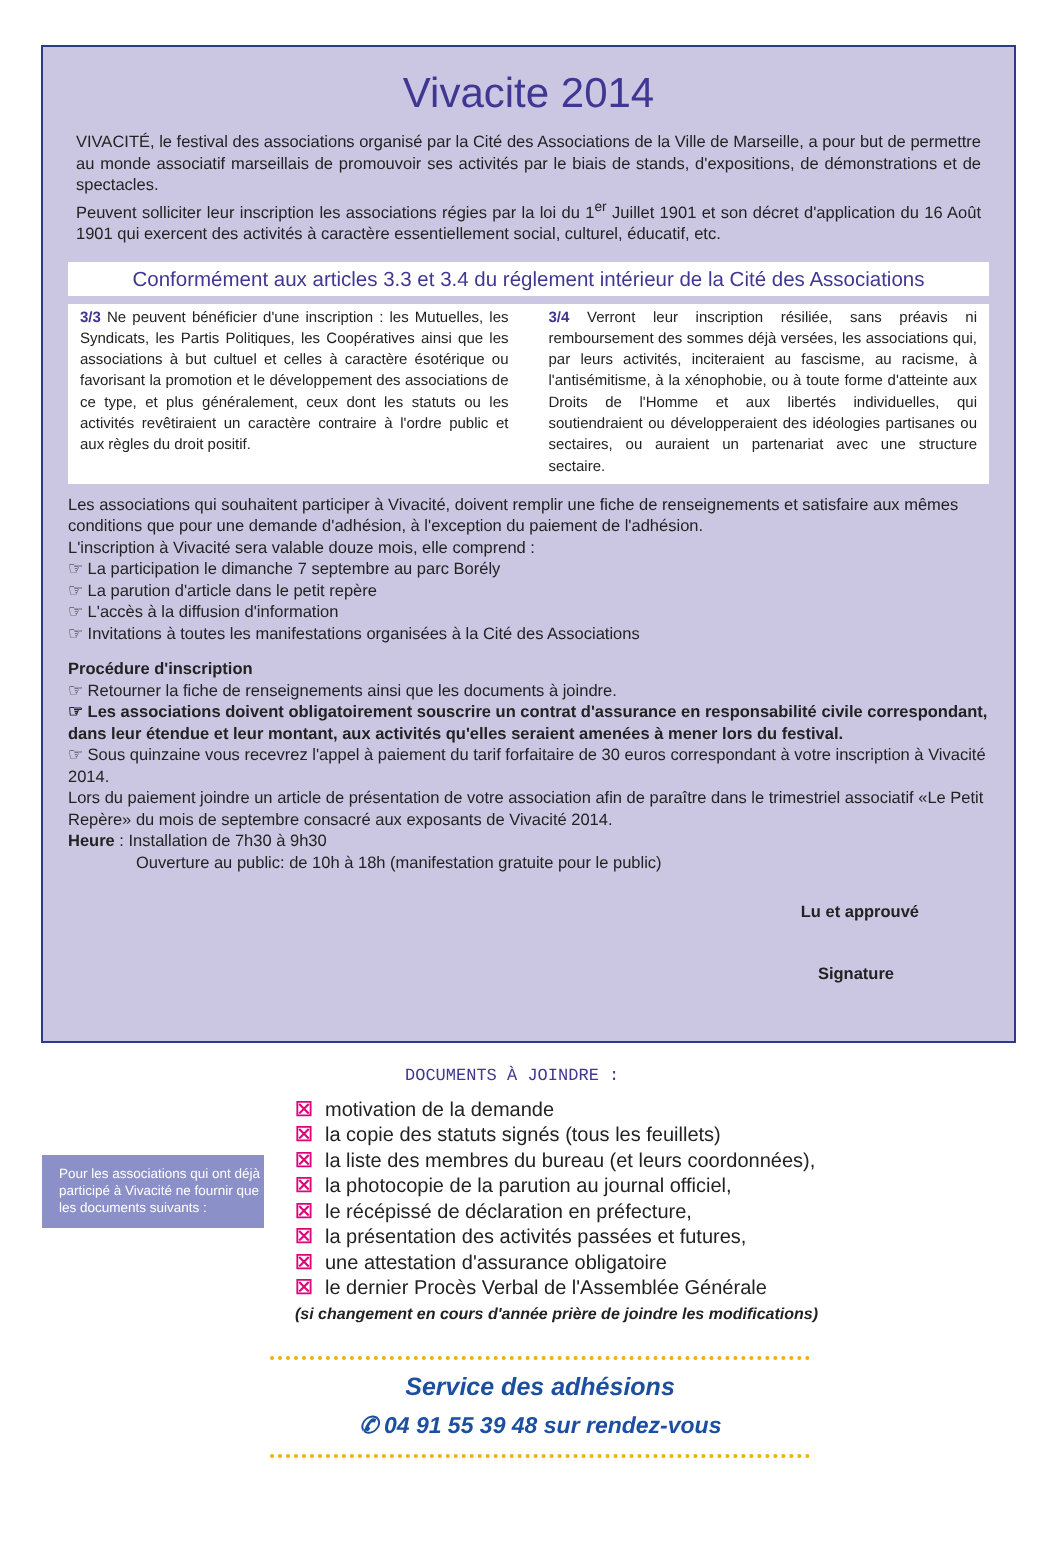Vivacite 2014
VIVACITÉ, le festival des associations organisé par la Cité des Associations de la Ville de Marseille, a pour but de permettre au monde associatif marseillais de promouvoir ses activités par le biais de stands, d'expositions, de démonstrations et de spectacles.
Peuvent solliciter leur inscription les associations régies par la loi du 1<sup>er</sup> Juillet 1901 et son décret d'application du 16 Août 1901 qui exercent des activités à caractère essentiellement social, culturel, éducatif, etc.
Conformément aux articles 3.3 et 3.4 du réglement intérieur de la Cité des Associations
3/3 Ne peuvent bénéficier d'une inscription : les Mutuelles, les Syndicats, les Partis Politiques, les Coopératives ainsi que les associations à but cultuel et celles à caractère ésotérique ou favorisant la promotion et le développement des associations de ce type, et plus généralement, ceux dont les statuts ou les activités revêtiraient un caractère contraire à l'ordre public et aux règles du droit positif.
3/4 Verront leur inscription résiliée, sans préavis ni remboursement des sommes déjà versées, les associations qui, par leurs activités, inciteraient au fascisme, au racisme, à l'antisémitisme, à la xénophobie, ou à toute forme d'atteinte aux Droits de l'Homme et aux libertés individuelles, qui soutiendraient ou développeraient des idéologies partisanes ou sectaires, ou auraient un partenariat avec une structure sectaire.
Les associations qui souhaitent participer à Vivacité, doivent remplir une fiche de renseignements et satisfaire aux mêmes conditions que pour une demande d'adhésion, à l'exception du paiement de l'adhésion.
L'inscription à Vivacité sera valable douze mois, elle comprend :
☞ La participation le dimanche 7 septembre au parc Borély
☞ La parution d'article dans le petit repère
☞ L'accès à la diffusion d'information
☞ Invitations à toutes les manifestations organisées à la Cité des Associations
Procédure d'inscription
☞ Retourner la fiche de renseignements ainsi que les documents à joindre.
☞ Les associations doivent obligatoirement souscrire un contrat d'assurance en responsabilité civile correspondant, dans leur étendue et leur montant, aux activités qu'elles seraient amenées à mener lors du festival.
☞ Sous quinzaine vous recevrez l'appel à paiement du tarif forfaitaire de 30 euros correspondant à votre inscription à Vivacité 2014.
Lors du paiement joindre un article de présentation de votre association afin de paraître dans le trimestriel associatif «Le Petit Repère» du mois de septembre consacré aux exposants de Vivacité 2014.
Heure : Installation de 7h30 à 9h30
Ouverture au public: de 10h à 18h (manifestation gratuite pour le public)
Lu et approuvé
Signature
DOCUMENTS À JOINDRE :
☒ motivation de la demande
☒ la copie des statuts signés (tous les feuillets)
☒ la liste des membres du bureau (et leurs coordonnées),
☒ la photocopie de la parution au journal officiel,
☒ le récépissé de déclaration en préfecture,
☒ la présentation des activités passées et futures,
Pour les associations qui ont déjà participé à Vivacité ne fournir que les documents suivants :
☒ une attestation d'assurance obligatoire
☒ le dernier Procès Verbal de l'Assemblée Générale
(si changement en cours d'année prière de joindre les modifications)
Service des adhésions
✆ 04 91 55 39 48 sur rendez-vous